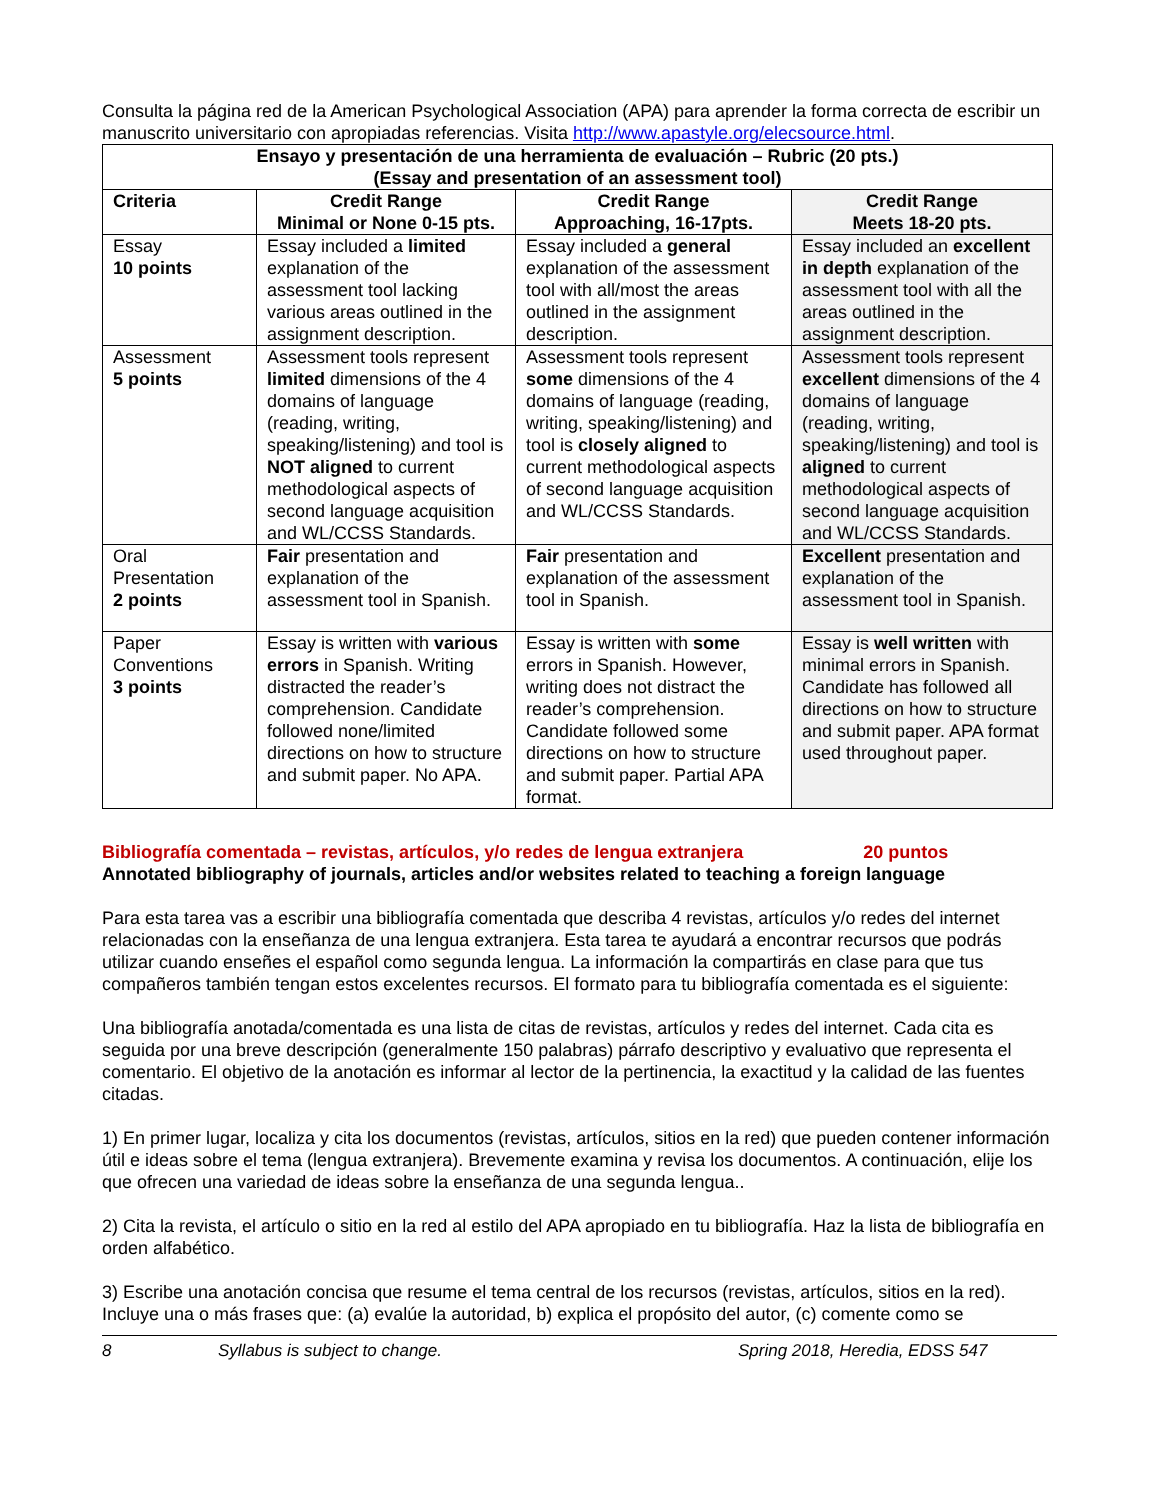Consulta la página red de la American Psychological Association (APA) para aprender la forma correcta de escribir un manuscrito universitario con apropiadas referencias. Visita http://www.apastyle.org/elecsource.html.
| Ensayo y presentación de una herramienta de evaluación – Rubric (20 pts.) (Essay and presentation of an assessment tool) | | | |
| --- | --- | --- | --- |
| Criteria | Credit Range Minimal or None 0-15 pts. | Credit Range Approaching, 16-17pts. | Credit Range Meets 18-20 pts. |
| Essay 10 points | Essay included a limited explanation of the assessment tool lacking various areas outlined in the assignment description. | Essay included a general explanation of the assessment tool with all/most the areas outlined in the assignment description. | Essay included an excellent in depth explanation of the assessment tool with all the areas outlined in the assignment description. |
| Assessment 5 points | Assessment tools represent limited dimensions of the 4 domains of language (reading, writing, speaking/listening) and tool is NOT aligned to current methodological aspects of second language acquisition and WL/CCSS Standards. | Assessment tools represent some dimensions of the 4 domains of language (reading, writing, speaking/listening) and tool is closely aligned to current methodological aspects of second language acquisition and WL/CCSS Standards. | Assessment tools represent excellent dimensions of the 4 domains of language (reading, writing, speaking/listening) and tool is aligned to current methodological aspects of second language acquisition and WL/CCSS Standards. |
| Oral Presentation 2 points | Fair presentation and explanation of the assessment tool in Spanish. | Fair presentation and explanation of the assessment tool in Spanish. | Excellent presentation and explanation of the assessment tool in Spanish. |
| Paper Conventions 3 points | Essay is written with various errors in Spanish. Writing distracted the reader’s comprehension. Candidate followed none/limited directions on how to structure and submit paper. No APA. | Essay is written with some errors in Spanish. However, writing does not distract the reader’s comprehension. Candidate followed some directions on how to structure and submit paper. Partial APA format. | Essay is well written with minimal errors in Spanish. Candidate has followed all directions on how to structure and submit paper. APA format used throughout paper. |
Bibliografía comentada – revistas, artículos, y/o redes de lengua extranjera 20 puntos
Annotated bibliography of journals, articles and/or websites related to teaching a foreign language
Para esta tarea vas a escribir una bibliografía comentada que describa 4 revistas, artículos y/o redes del internet relacionadas con la enseñanza de una lengua extranjera. Esta tarea te ayudará a encontrar recursos que podrás utilizar cuando enseñes el español como segunda lengua. La información la compartirás en clase para que tus compañeros también tengan estos excelentes recursos. El formato para tu bibliografía comentada es el siguiente:
Una bibliografía anotada/comentada es una lista de citas de revistas, artículos y redes del internet. Cada cita es seguida por una breve descripción (generalmente 150 palabras) párrafo descriptivo y evaluativo que representa el comentario. El objetivo de la anotación es informar al lector de la pertinencia, la exactitud y la calidad de las fuentes citadas.
1) En primer lugar, localiza y cita los documentos (revistas, artículos, sitios en la red) que pueden contener información útil e ideas sobre el tema (lengua extranjera). Brevemente examina y revisa los documentos. A continuación, elije los que ofrecen una variedad de ideas sobre la enseñanza de una segunda lengua..
2) Cita la revista, el artículo o sitio en la red al estilo del APA apropiado en tu bibliografía. Haz la lista de bibliografía en orden alfabético.
3) Escribe una anotación concisa que resume el tema central de los recursos (revistas, artículos, sitios en la red). Incluye una o más frases que: (a) evalúe la autoridad, b) explica el propósito del autor, (c) comente como se
8 Syllabus is subject to change. Spring 2018, Heredia, EDSS 547